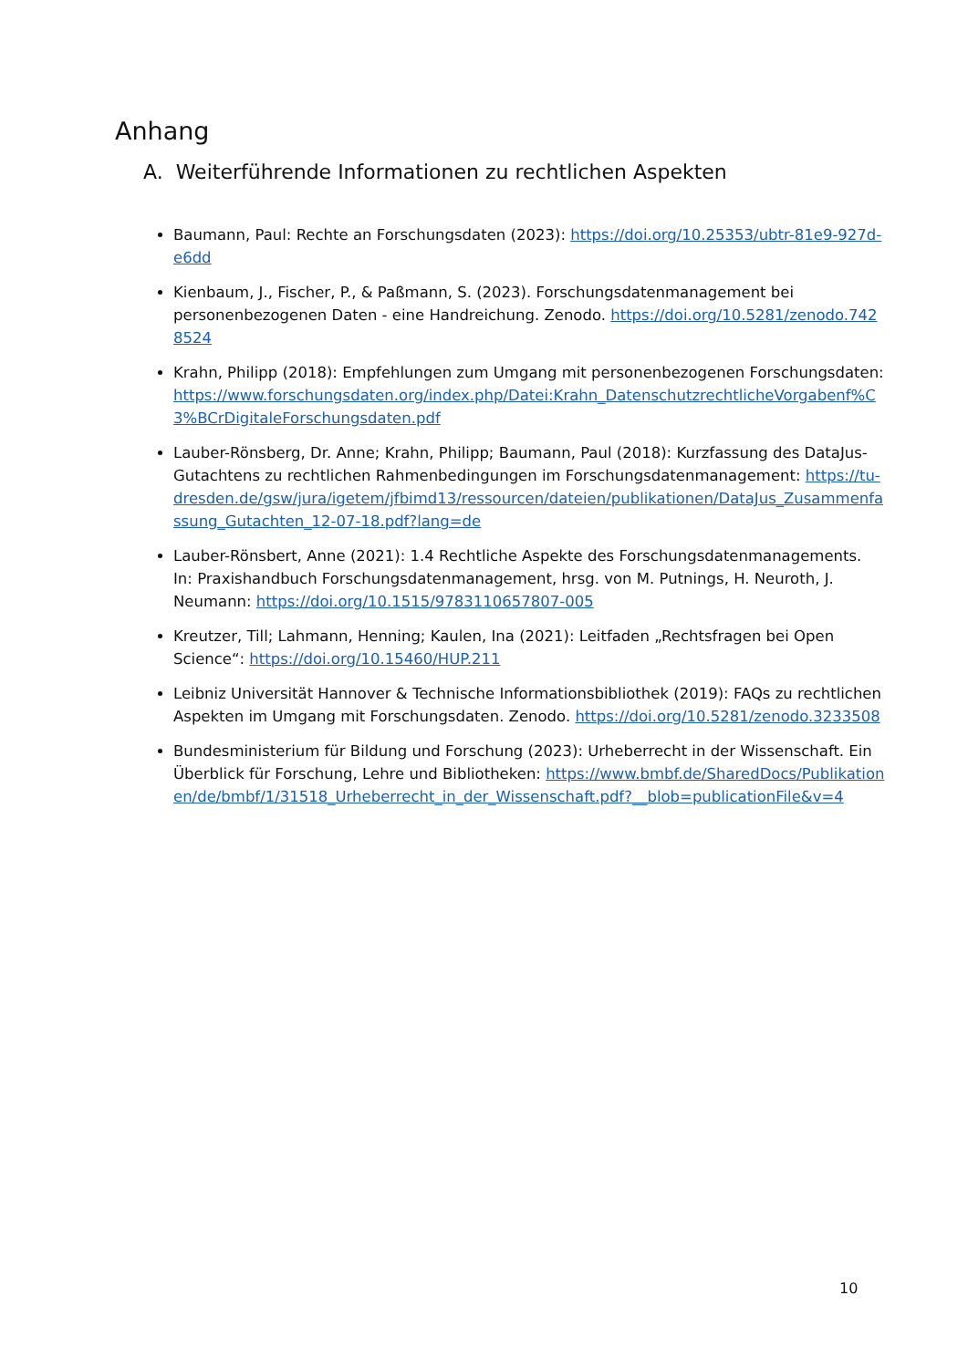Anhang
A. Weiterführende Informationen zu rechtlichen Aspekten
Baumann, Paul: Rechte an Forschungsdaten (2023): https://doi.org/10.25353/ubtr-81e9-927d-e6dd
Kienbaum, J., Fischer, P., & Paßmann, S. (2023). Forschungsdatenmanagement bei personenbezogenen Daten - eine Handreichung. Zenodo. https://doi.org/10.5281/zenodo.7428524
Krahn, Philipp (2018): Empfehlungen zum Umgang mit personenbezogenen Forschungsdaten: https://www.forschungsdaten.org/index.php/Datei:Krahn_DatenschutzrechtlicheVorgabenf%C3%BCrDigitaleForschungsdaten.pdf
Lauber-Rönsberg, Dr. Anne; Krahn, Philipp; Baumann, Paul (2018): Kurzfassung des DataJus-Gutachtens zu rechtlichen Rahmenbedingungen im Forschungsdatenmanagement: https://tu-dresden.de/gsw/jura/igetem/jfbimd13/ressourcen/dateien/publikationen/DataJus_Zusammenfassung_Gutachten_12-07-18.pdf?lang=de
Lauber-Rönsbert, Anne (2021): 1.4 Rechtliche Aspekte des Forschungsdatenmanagements. In: Praxishandbuch Forschungsdatenmanagement, hrsg. von M. Putnings, H. Neuroth, J. Neumann: https://doi.org/10.1515/9783110657807-005
Kreutzer, Till; Lahmann, Henning; Kaulen, Ina (2021): Leitfaden „Rechtsfragen bei Open Science“: https://doi.org/10.15460/HUP.211
Leibniz Universität Hannover & Technische Informationsbibliothek (2019): FAQs zu rechtlichen Aspekten im Umgang mit Forschungsdaten. Zenodo. https://doi.org/10.5281/zenodo.3233508
Bundesministerium für Bildung und Forschung (2023): Urheberrecht in der Wissenschaft. Ein Überblick für Forschung, Lehre und Bibliotheken: https://www.bmbf.de/SharedDocs/Publikationen/de/bmbf/1/31518_Urheberrecht_in_der_Wissenschaft.pdf?__blob=publicationFile&v=4
10